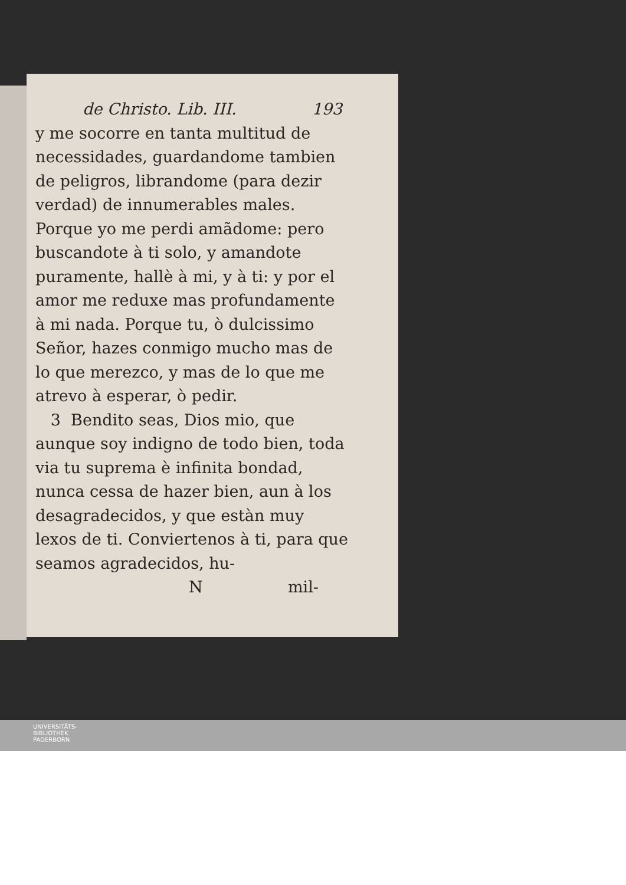de Christo. Lib. III. 193
y me socorre en tanta multitud de necessidades, guardandome tambien de peligros, librandome (para dezir verdad) de innumerables males. Porque yo me perdi amãdome: pero buscandote à ti solo, y amandote puramente, hallè à mi, y à ti: y por el amor me reduxe mas profundamente à mi nada. Porque tu, ò dulcissimo Señor, hazes conmigo mucho mas de lo que merezco, y mas de lo que me atrevo à esperar, ò pedir.
3 Bendito seas, Dios mio, que aunque soy indigno de todo bien, toda via tu suprema è infinita bondad, nunca cessa de hazer bien, aun à los desagradecidos, y que estàn muy lexos de ti. Conviertenos à ti, para que seamos agradecidos, hu-
Nmil-
UNIVERSITÄTS-
BIBLIOTHEK
PADERBORN